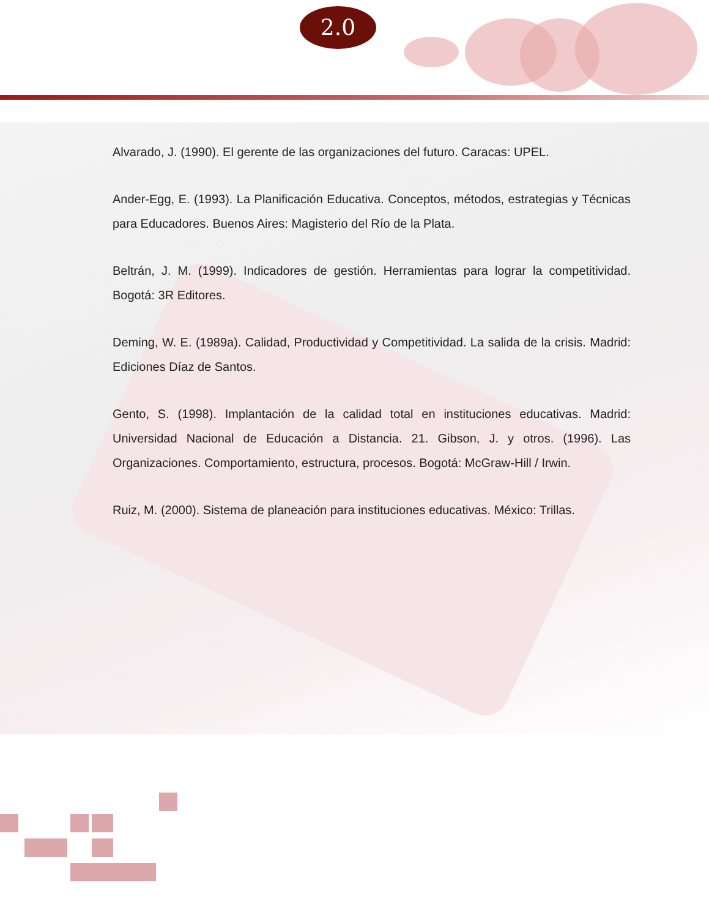2.0
Alvarado, J. (1990). El gerente de las organizaciones del futuro. Caracas: UPEL.
Ander-Egg, E. (1993). La Planificación Educativa. Conceptos, métodos, estrategias y Técnicas para Educadores. Buenos Aires: Magisterio del Río de la Plata.
Beltrán, J. M. (1999). Indicadores de gestión. Herramientas para lograr la competitividad. Bogotá: 3R Editores.
Deming, W. E. (1989a). Calidad, Productividad y Competitividad. La salida de la crisis. Madrid: Ediciones Díaz de Santos.
Gento, S. (1998). Implantación de la calidad total en instituciones educativas. Madrid: Universidad Nacional de Educación a Distancia. 21. Gibson, J. y otros. (1996). Las Organizaciones. Comportamiento, estructura, procesos. Bogotá: McGraw-Hill / Irwin.
Ruiz, M. (2000). Sistema de planeación para instituciones educativas. México: Trillas.